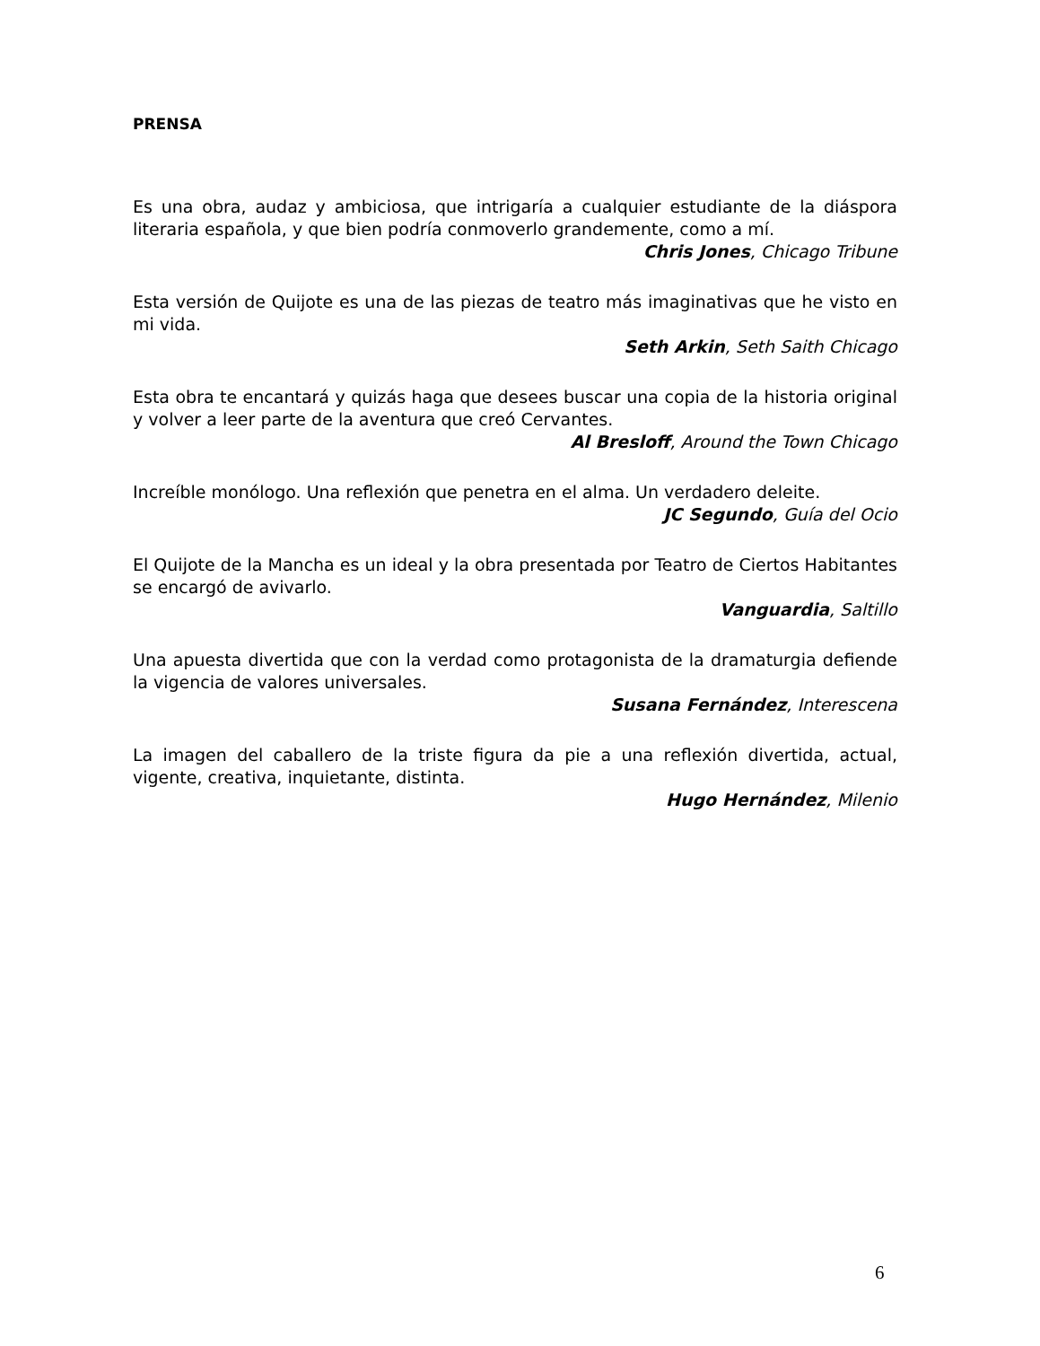PRENSA
Es una obra, audaz y ambiciosa, que intrigaría a cualquier estudiante de la diáspora literaria española, y que bien podría conmoverlo grandemente, como a mí.
Chris Jones, Chicago Tribune
Esta versión de Quijote es una de las piezas de teatro más imaginativas que he visto en mi vida.
Seth Arkin, Seth Saith Chicago
Esta obra te encantará y quizás haga que desees buscar una copia de la historia original y volver a leer parte de la aventura que creó Cervantes.
Al Bresloff, Around the Town Chicago
Increíble monólogo. Una reflexión que penetra en el alma. Un verdadero deleite.
JC Segundo, Guía del Ocio
El Quijote de la Mancha es un ideal y la obra presentada por Teatro de Ciertos Habitantes se encargó de avivarlo.
Vanguardia, Saltillo
Una apuesta divertida que con la verdad como protagonista de la dramaturgia defiende la vigencia de valores universales.
Susana Fernández, Interescena
La imagen del caballero de la triste figura da pie a una reflexión divertida, actual, vigente, creativa, inquietante, distinta.
Hugo Hernández, Milenio
6